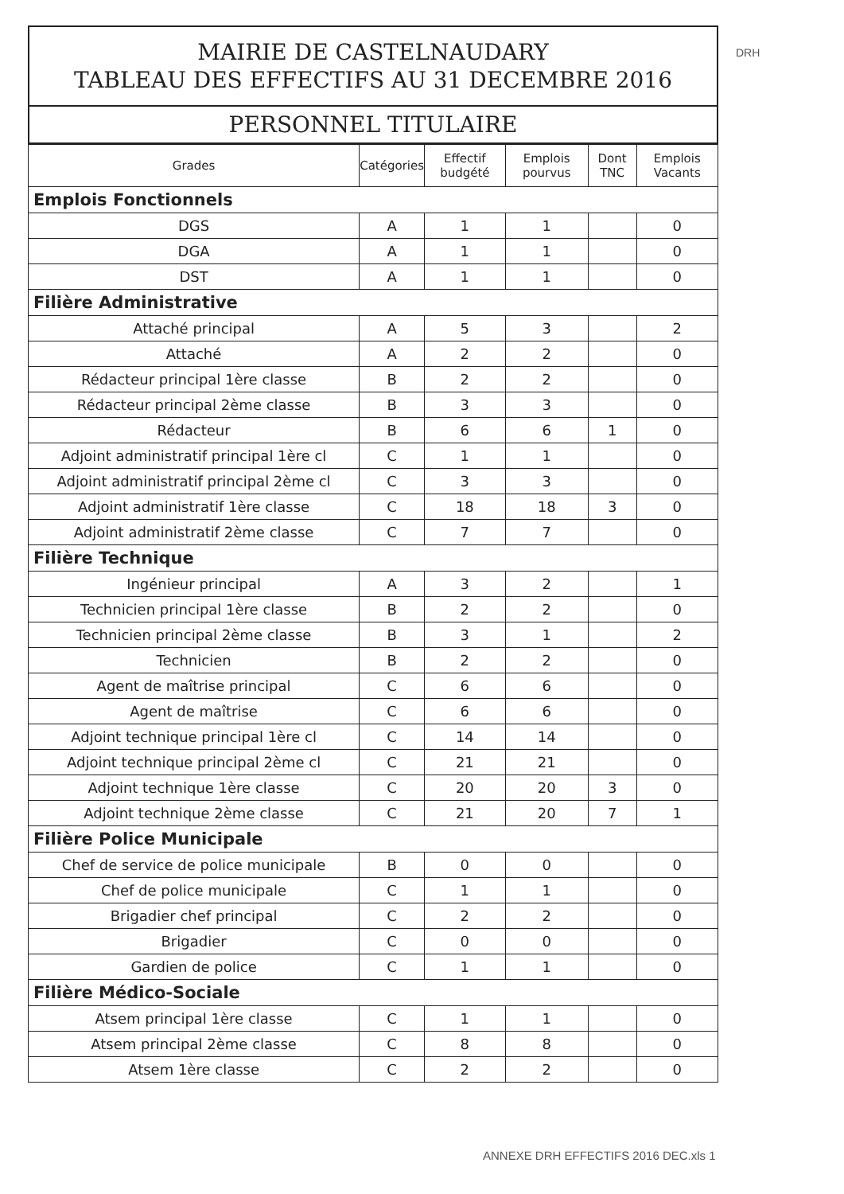DRH
MAIRIE DE CASTELNAUDARY
TABLEAU DES EFFECTIFS AU 31 DECEMBRE 2016
PERSONNEL TITULAIRE
| Grades | Catégories | Effectif budgété | Emplois pourvus | Dont TNC | Emplois Vacants |
| --- | --- | --- | --- | --- | --- |
| Emplois Fonctionnels | | | | | |
| DGS | A | 1 | 1 | | 0 |
| DGA | A | 1 | 1 | | 0 |
| DST | A | 1 | 1 | | 0 |
| Filière Administrative | | | | | |
| Attaché principal | A | 5 | 3 | | 2 |
| Attaché | A | 2 | 2 | | 0 |
| Rédacteur principal 1ère classe | B | 2 | 2 | | 0 |
| Rédacteur principal 2ème classe | B | 3 | 3 | | 0 |
| Rédacteur | B | 6 | 6 | 1 | 0 |
| Adjoint administratif principal 1ère cl | C | 1 | 1 | | 0 |
| Adjoint administratif principal 2ème cl | C | 3 | 3 | | 0 |
| Adjoint administratif 1ère classe | C | 18 | 18 | 3 | 0 |
| Adjoint administratif 2ème classe | C | 7 | 7 | | 0 |
| Filière Technique | | | | | |
| Ingénieur principal | A | 3 | 2 | | 1 |
| Technicien principal 1ère classe | B | 2 | 2 | | 0 |
| Technicien principal 2ème classe | B | 3 | 1 | | 2 |
| Technicien | B | 2 | 2 | | 0 |
| Agent de maîtrise principal | C | 6 | 6 | | 0 |
| Agent de maîtrise | C | 6 | 6 | | 0 |
| Adjoint technique principal 1ère cl | C | 14 | 14 | | 0 |
| Adjoint technique principal 2ème cl | C | 21 | 21 | | 0 |
| Adjoint technique 1ère classe | C | 20 | 20 | 3 | 0 |
| Adjoint technique 2ème classe | C | 21 | 20 | 7 | 1 |
| Filière Police Municipale | | | | | |
| Chef de service de police municipale | B | 0 | 0 | | 0 |
| Chef de police municipale | C | 1 | 1 | | 0 |
| Brigadier chef principal | C | 2 | 2 | | 0 |
| Brigadier | C | 0 | 0 | | 0 |
| Gardien de police | C | 1 | 1 | | 0 |
| Filière Médico-Sociale | | | | | |
| Atsem principal 1ère classe | C | 1 | 1 | | 0 |
| Atsem principal 2ème classe | C | 8 | 8 | | 0 |
| Atsem 1ère classe | C | 2 | 2 | | 0 |
ANNEXE DRH EFFECTIFS 2016 DEC.xls 1